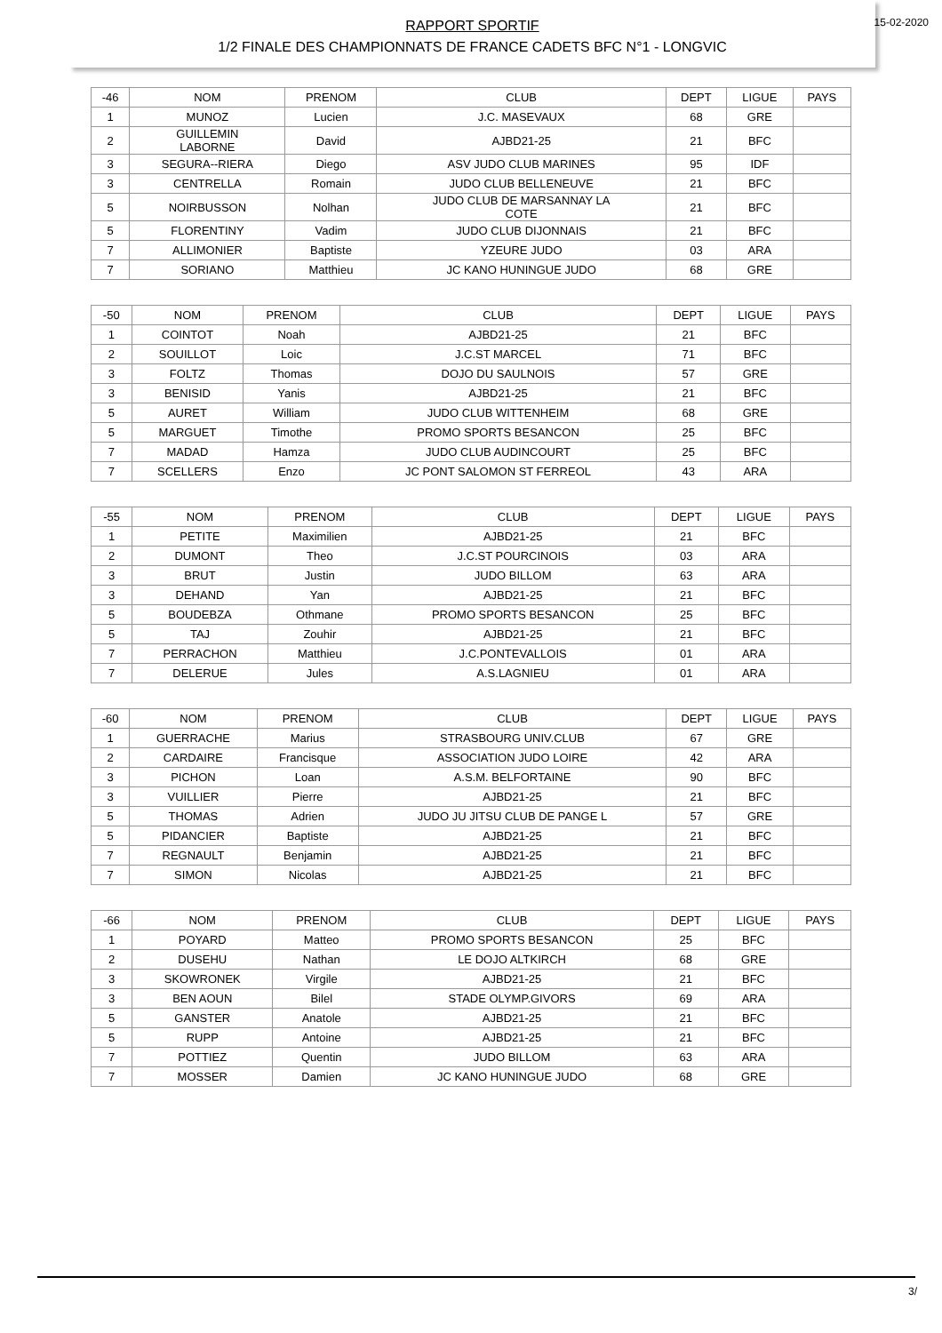RAPPORT SPORTIF
1/2 FINALE DES CHAMPIONNATS DE FRANCE CADETS BFC N°1 - LONGVIC
15-02-2020
| -46 | NOM | PRENOM | CLUB | DEPT | LIGUE | PAYS |
| --- | --- | --- | --- | --- | --- | --- |
| 1 | MUNOZ | Lucien | J.C. MASEVAUX | 68 | GRE | |
| 2 | GUILLEMIN LABORNE | David | AJBD21-25 | 21 | BFC | |
| 3 | SEGURA--RIERA | Diego | ASV JUDO CLUB MARINES | 95 | IDF | |
| 3 | CENTRELLA | Romain | JUDO CLUB BELLENEUVE | 21 | BFC | |
| 5 | NOIRBUSSON | Nolhan | JUDO CLUB DE MARSANNAY LA COTE | 21 | BFC | |
| 5 | FLORENTINY | Vadim | JUDO CLUB DIJONNAIS | 21 | BFC | |
| 7 | ALLIMONIER | Baptiste | YZEURE JUDO | 03 | ARA | |
| 7 | SORIANO | Matthieu | JC KANO HUNINGUE JUDO | 68 | GRE | |
| -50 | NOM | PRENOM | CLUB | DEPT | LIGUE | PAYS |
| --- | --- | --- | --- | --- | --- | --- |
| 1 | COINTOT | Noah | AJBD21-25 | 21 | BFC | |
| 2 | SOUILLOT | Loic | J.C.ST MARCEL | 71 | BFC | |
| 3 | FOLTZ | Thomas | DOJO DU SAULNOIS | 57 | GRE | |
| 3 | BENISID | Yanis | AJBD21-25 | 21 | BFC | |
| 5 | AURET | William | JUDO CLUB WITTENHEIM | 68 | GRE | |
| 5 | MARGUET | Timothe | PROMO SPORTS BESANCON | 25 | BFC | |
| 7 | MADAD | Hamza | JUDO CLUB AUDINCOURT | 25 | BFC | |
| 7 | SCELLERS | Enzo | JC PONT SALOMON ST FERREOL | 43 | ARA | |
| -55 | NOM | PRENOM | CLUB | DEPT | LIGUE | PAYS |
| --- | --- | --- | --- | --- | --- | --- |
| 1 | PETITE | Maximilien | AJBD21-25 | 21 | BFC | |
| 2 | DUMONT | Theo | J.C.ST POURCINOIS | 03 | ARA | |
| 3 | BRUT | Justin | JUDO BILLOM | 63 | ARA | |
| 3 | DEHAND | Yan | AJBD21-25 | 21 | BFC | |
| 5 | BOUDEBZA | Othmane | PROMO SPORTS BESANCON | 25 | BFC | |
| 5 | TAJ | Zouhir | AJBD21-25 | 21 | BFC | |
| 7 | PERRACHON | Matthieu | J.C.PONTEVALLOIS | 01 | ARA | |
| 7 | DELERUE | Jules | A.S.LAGNIEU | 01 | ARA | |
| -60 | NOM | PRENOM | CLUB | DEPT | LIGUE | PAYS |
| --- | --- | --- | --- | --- | --- | --- |
| 1 | GUERRACHE | Marius | STRASBOURG UNIV.CLUB | 67 | GRE | |
| 2 | CARDAIRE | Francisque | ASSOCIATION JUDO LOIRE | 42 | ARA | |
| 3 | PICHON | Loan | A.S.M. BELFORTAINE | 90 | BFC | |
| 3 | VUILLIER | Pierre | AJBD21-25 | 21 | BFC | |
| 5 | THOMAS | Adrien | JUDO JU JITSU CLUB DE PANGE L | 57 | GRE | |
| 5 | PIDANCIER | Baptiste | AJBD21-25 | 21 | BFC | |
| 7 | REGNAULT | Benjamin | AJBD21-25 | 21 | BFC | |
| 7 | SIMON | Nicolas | AJBD21-25 | 21 | BFC | |
| -66 | NOM | PRENOM | CLUB | DEPT | LIGUE | PAYS |
| --- | --- | --- | --- | --- | --- | --- |
| 1 | POYARD | Matteo | PROMO SPORTS BESANCON | 25 | BFC | |
| 2 | DUSEHU | Nathan | LE DOJO ALTKIRCH | 68 | GRE | |
| 3 | SKOWRONEK | Virgile | AJBD21-25 | 21 | BFC | |
| 3 | BEN AOUN | Bilel | STADE OLYMP.GIVORS | 69 | ARA | |
| 5 | GANSTER | Anatole | AJBD21-25 | 21 | BFC | |
| 5 | RUPP | Antoine | AJBD21-25 | 21 | BFC | |
| 7 | POTTIEZ | Quentin | JUDO BILLOM | 63 | ARA | |
| 7 | MOSSER | Damien | JC KANO HUNINGUE JUDO | 68 | GRE | |
3/